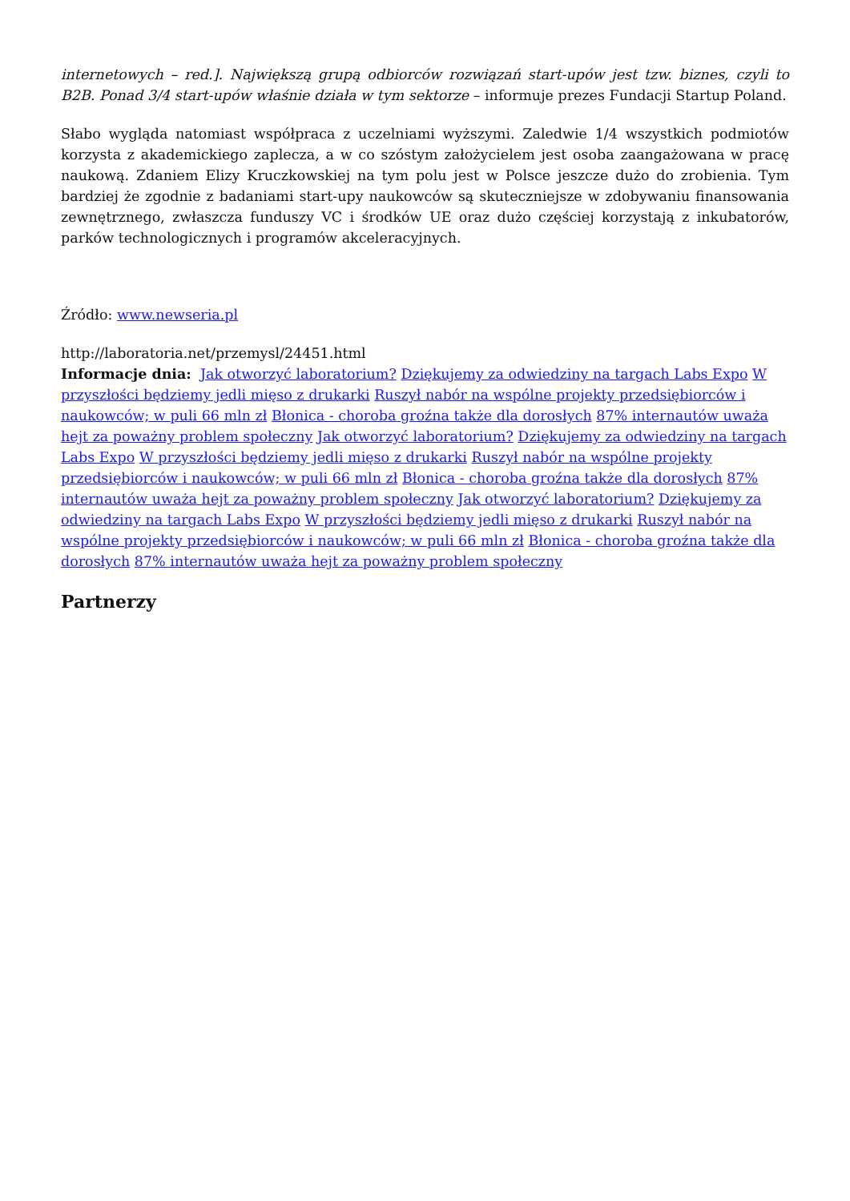internetowych – red.]. Największą grupą odbiorców rozwiązań start-upów jest tzw. biznes, czyli to B2B. Ponad 3/4 start-upów właśnie działa w tym sektorze – informuje prezes Fundacji Startup Poland.
Słabo wygląda natomiast współpraca z uczelniami wyższymi. Zaledwie 1/4 wszystkich podmiotów korzysta z akademickiego zaplecza, a w co szóstym założycielem jest osoba zaangażowana w pracę naukową. Zdaniem Elizy Kruczkowskiej na tym polu jest w Polsce jeszcze dużo do zrobienia. Tym bardziej że zgodnie z badaniami start-upy naukowców są skuteczniejsze w zdobywaniu finansowania zewnętrznego, zwłaszcza funduszy VC i środków UE oraz dużo częściej korzystają z inkubatorów, parków technologicznych i programów akceleracyjnych.
Źródło: www.newseria.pl
http://laboratoria.net/przemysl/24451.html
Informacje dnia: Jak otworzyć laboratorium? Dziękujemy za odwiedziny na targach Labs Expo W przyszłości będziemy jedli mięso z drukarki Ruszył nabór na wspólne projekty przedsiębiorców i naukowców; w puli 66 mln zł Błonica - choroba groźna także dla dorosłych 87% internautów uważa hejt za poważny problem społeczny Jak otworzyć laboratorium? Dziękujemy za odwiedziny na targach Labs Expo W przyszłości będziemy jedli mięso z drukarki Ruszył nabór na wspólne projekty przedsiębiorców i naukowców; w puli 66 mln zł Błonica - choroba groźna także dla dorosłych 87% internautów uważa hejt za poważny problem społeczny Jak otworzyć laboratorium? Dziękujemy za odwiedziny na targach Labs Expo W przyszłości będziemy jedli mięso z drukarki Ruszył nabór na wspólne projekty przedsiębiorców i naukowców; w puli 66 mln zł Błonica - choroba groźna także dla dorosłych 87% internautów uważa hejt za poważny problem społeczny
Partnerzy